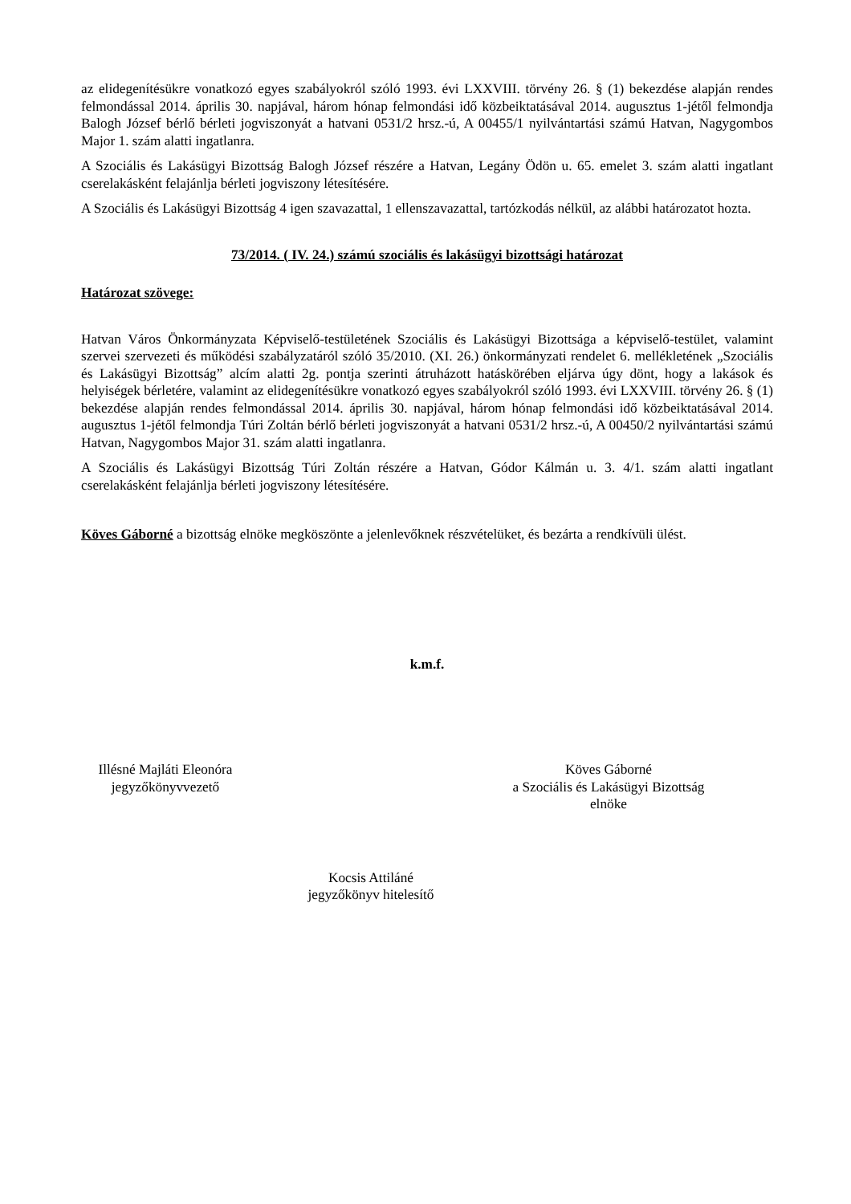az elidegenítésükre vonatkozó egyes szabályokról szóló 1993. évi LXXVIII. törvény 26. § (1) bekezdése alapján rendes felmondással 2014. április 30. napjával, három hónap felmondási idő közbeiktatásával 2014. augusztus 1-jétől felmondja Balogh József bérlő bérleti jogviszonyát a hatvani 0531/2 hrsz.-ú, A 00455/1 nyilvántartási számú Hatvan, Nagygombos Major 1. szám alatti ingatlanra.
A Szociális és Lakásügyi Bizottság Balogh József részére a Hatvan, Legány Ödön u. 65. emelet 3. szám alatti ingatlant cserelakásként felajánlja bérleti jogviszony létesítésére.
A Szociális és Lakásügyi Bizottság 4 igen szavazattal, 1 ellenszavazattal, tartózkodás nélkül, az alábbi határozatot hozta.
73/2014. ( IV. 24.) számú szociális és lakásügyi bizottsági határozat
Határozat szövege:
Hatvan Város Önkormányzata Képviselő-testületének Szociális és Lakásügyi Bizottsága a képviselő-testület, valamint szervei szervezeti és működési szabályzatáról szóló 35/2010. (XI. 26.) önkormányzati rendelet 6. mellékletének „Szociális és Lakásügyi Bizottság” alcím alatti 2g. pontja szerinti átruházott hatáskörében eljárva úgy dönt, hogy a lakások és helyiségek bérletére, valamint az elidegenítésükre vonatkozó egyes szabályokról szóló 1993. évi LXXVIII. törvény 26. § (1) bekezdése alapján rendes felmondással 2014. április 30. napjával, három hónap felmondási idő közbeiktatásával 2014. augusztus 1-jétől felmondja Túri Zoltán bérlő bérleti jogviszonyát a hatvani 0531/2 hrsz.-ú, A 00450/2 nyilvántartási számú Hatvan, Nagygombos Major 31. szám alatti ingatlanra.
A Szociális és Lakásügyi Bizottság Túri Zoltán részére a Hatvan, Gódor Kálmán u. 3. 4/1. szám alatti ingatlant cserelakásként felajánlja bérleti jogviszony létesítésére.
Köves Gáborné a bizottság elnöke megköszönte a jelenlevőknek részvételüket, és bezárta a rendkívüli ülést.
k.m.f.
Illésné Majláti Eleonóra
jegyzőkönyvvezető
Köves Gáborné
a Szociális és Lakásügyi Bizottság
elnöke
Kocsis Attiláné
jegyzőkönyv hitelesítő